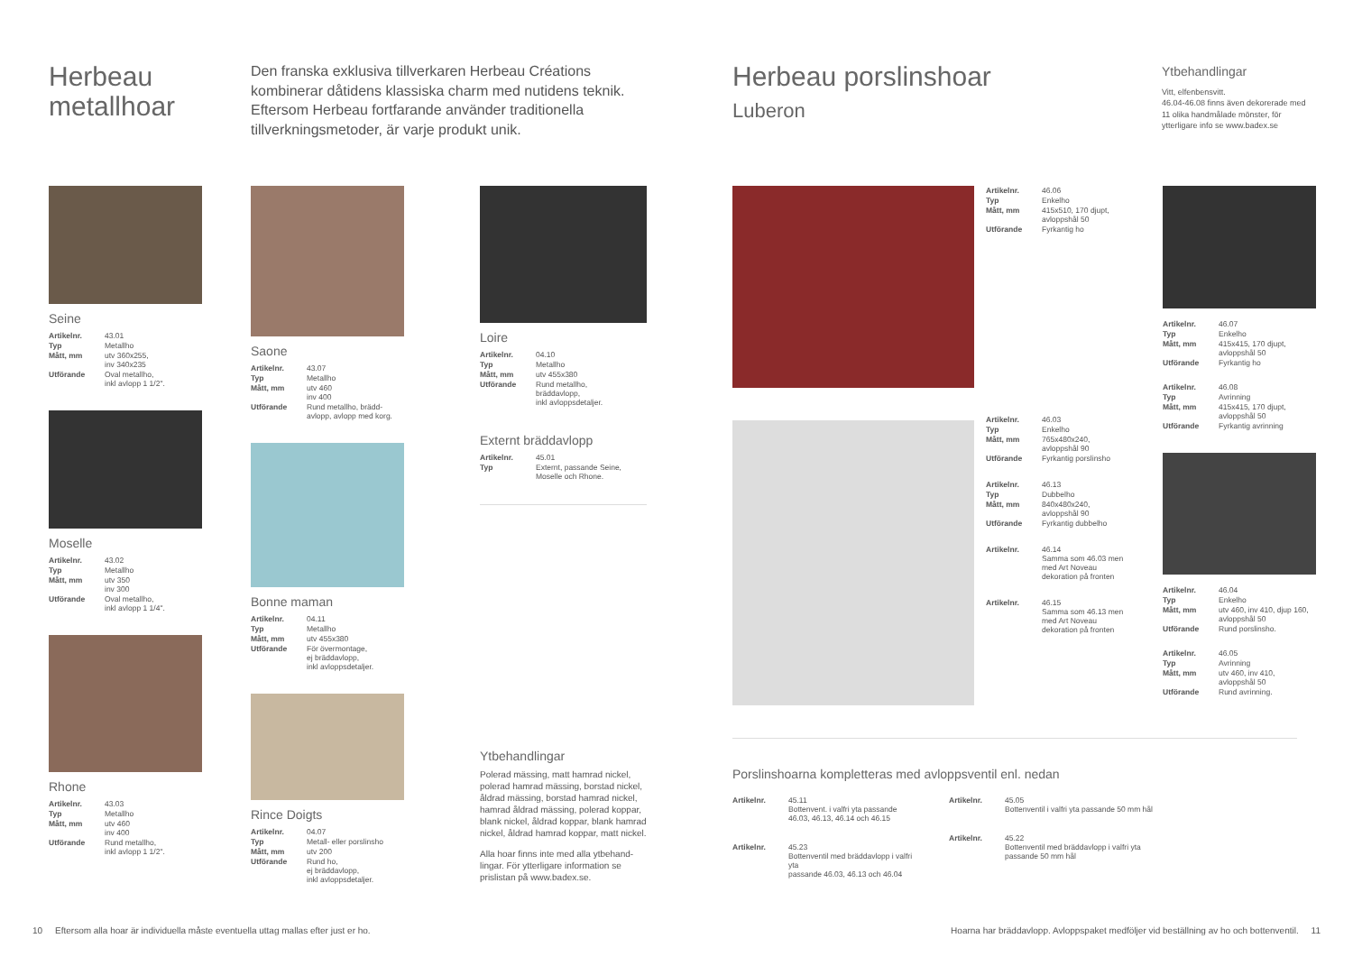Herbeau
metallhoar
Den franska exklusiva tillverkaren Herbeau Créations kombinerar dåtidens klassiska charm med nutidens teknik. Eftersom Herbeau fortfarande använder traditionella tillverkningsmetoder, är varje produkt unik.
Seine
| Artikelnr. | 43.01 |
| Typ | Metallho |
| Mått, mm | utv 360x255, inv 340x235 |
| Utförande | Oval metallho, inkl avlopp 1 1/2". |
Moselle
| Artikelnr. | 43.02 |
| Typ | Metallho |
| Mått, mm | utv 350 inv 300 |
| Utförande | Oval metallho, inkl avlopp 1 1/4". |
Rhone
| Artikelnr. | 43.03 |
| Typ | Metallho |
| Mått, mm | utv 460 inv 400 |
| Utförande | Rund metallho, inkl avlopp 1 1/2". |
Saone
| Artikelnr. | 43.07 |
| Typ | Metallho |
| Mått, mm | utv 460 inv 400 |
| Utförande | Rund metallho, brädd- avlopp, avlopp med korg. |
Bonne maman
| Artikelnr. | 04.11 |
| Typ | Metallho |
| Mått, mm | utv 455x380 |
| Utförande | För övermontage, ej bräddavlopp, inkl avloppsdetaljer. |
Rince Doigts
| Artikelnr. | 04.07 |
| Typ | Metall- eller porslinsho |
| Mått, mm | utv 200 |
| Utförande | Rund ho, ej bräddavlopp, inkl avloppsdetaljer. |
Loire
| Artikelnr. | 04.10 |
| Typ | Metallho |
| Mått, mm | utv 455x380 |
| Utförande | Rund metallho, bräddavlopp, inkl avloppsdetaljer. |
Externt bräddavlopp
| Artikelnr. | 45.01 |
| Typ | Externt, passande Seine, Moselle och Rhone. |
Ytbehandlingar
Polerad mässing, matt hamrad nickel, polerad hamrad mässing, borstad nickel, åldrad mässing, borstad hamrad nickel, hamrad åldrad mässing, polerad koppar, blank nickel, åldrad koppar, blank hamrad nickel, åldrad hamrad koppar, matt nickel.
Alla hoar finns inte med alla ytbehand-lingar. För ytterligare information se prislistan på www.badex.se.
10 Eftersom alla hoar är individuella måste eventuella uttag mallas efter just er ho.
Herbeau porslinshoar
Luberon
Ytbehandlingar
Vitt, elfenbensvitt.
46.04-46.08 finns även dekorerade med 11 olika handmålade mönster, för ytterligare info se www.badex.se
| Artikelnr. | 46.06 |
| Typ | Enkelho |
| Mått, mm | 415x510, 170 djupt, avloppshål 50 |
| Utförande | Fyrkantig ho |
| Artikelnr. | 46.03 |
| Typ | Enkelho |
| Mått, mm | 765x480x240, avloppshål 90 |
| Utförande | Fyrkantig porslinsho |
| Artikelnr. | 46.13 |
| Typ | Dubbelho |
| Mått, mm | 840x480x240, avloppshål 90 |
| Utförande | Fyrkantig dubbelho |
| Artikelnr. | 46.14 Samma som 46.03 men med Art Noveau dekoration på fronten |
| Artikelnr. | 46.15 Samma som 46.13 men med Art Noveau dekoration på fronten |
| Artikelnr. | 46.07 |
| Typ | Enkelho |
| Mått, mm | 415x415, 170 djupt, avloppshål 50 |
| Utförande | Fyrkantig ho |
| Artikelnr. | 46.08 |
| Typ | Avrinning |
| Mått, mm | 415x415, 170 djupt, avloppshål 50 |
| Utförande | Fyrkantig avrinning |
| Artikelnr. | 46.04 |
| Typ | Enkelho |
| Mått, mm | utv 460, inv 410, djup 160, avloppshål 50 |
| Utförande | Rund porslinsho. |
| Artikelnr. | 46.05 |
| Typ | Avrinning |
| Mått, mm | utv 460, inv 410, avloppshål 50 |
| Utförande | Rund avrinning. |
Porslinshoarna kompletteras med avloppsventil enl. nedan
| Artikelnr. | 45.11 Bottenvent. i valfri yta passande 46.03, 46.13, 46.14 och 46.15 |
| Artikelnr. | 45.23 Bottenventil med bräddavlopp i valfri yta passande 46.03, 46.13 och 46.04 |
| Artikelnr. | 45.05 Bottenventil i valfri yta passande 50 mm hål |
| Artikelnr. | 45.22 Bottenventil med bräddavlopp i valfri yta passande 50 mm hål |
Hoarna har bräddavlopp. Avloppspaket medföljer vid beställning av ho och bottenventil. 11